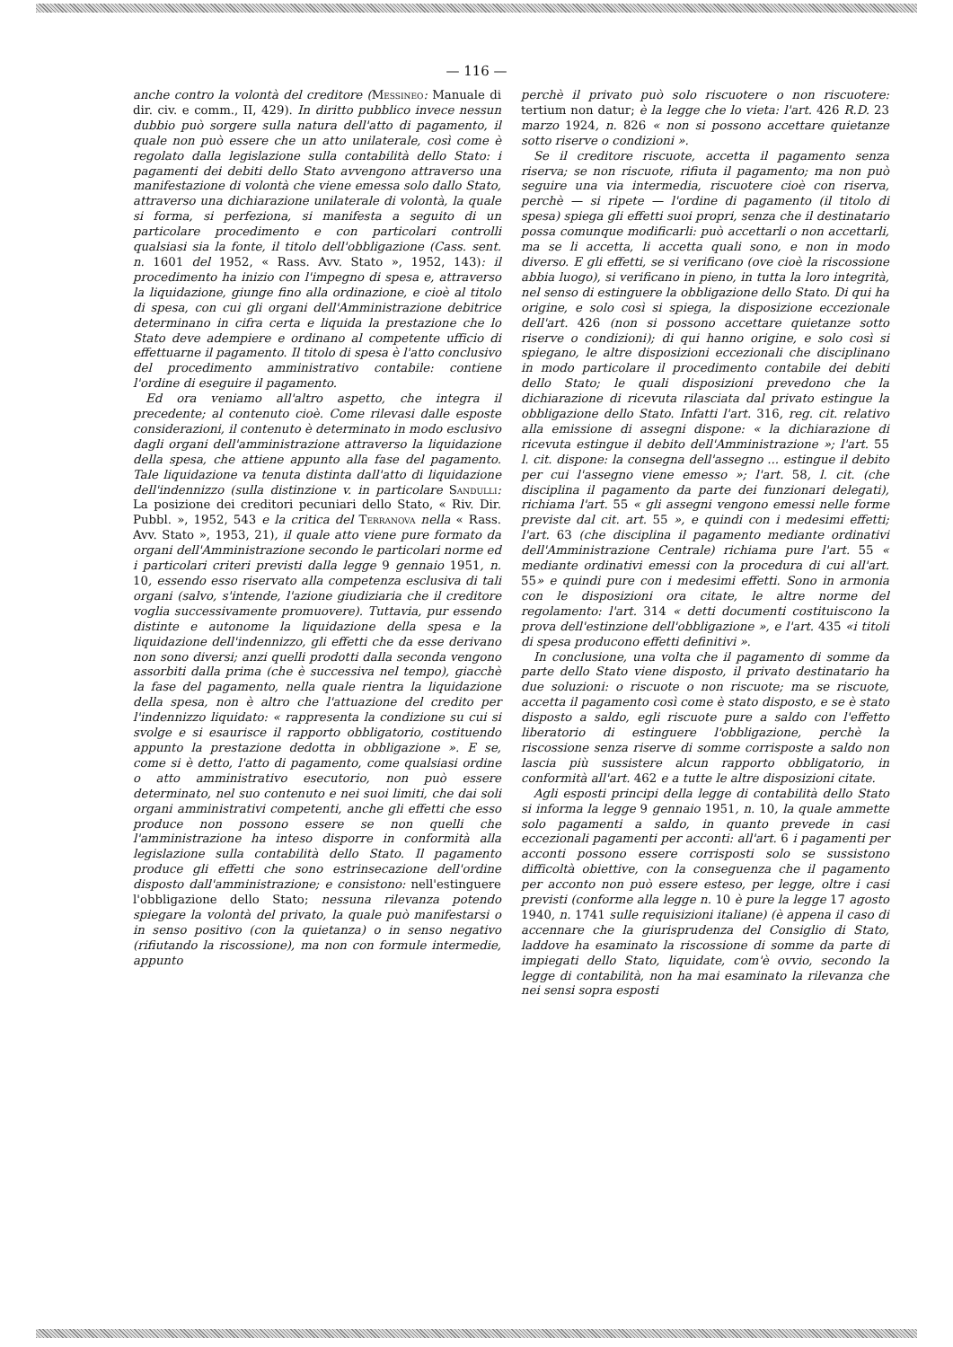— 116 —
anche contro la volontà del creditore (Messineo: Manuale di dir. civ. e comm., II, 429). In diritto pubblico invece nessun dubbio può sorgere sulla natura dell'atto di pagamento, il quale non può essere che un atto unilaterale, così come è regolato dalla legislazione sulla contabilità dello Stato: i pagamenti dei debiti dello Stato avvengono attraverso una manifestazione di volontà che viene emessa solo dallo Stato, attraverso una dichiarazione unilaterale di volontà, la quale si forma, si perfeziona, si manifesta a seguito di un particolare procedimento e con particolari controlli qualsiasi sia la fonte, il titolo dell'obbligazione (Cass. sent. n. 1601 del 1952, « Rass. Avv. Stato », 1952, 143): il procedimento ha inizio con l'impegno di spesa e, attraverso la liquidazione, giunge fino alla ordinazione, e cioè al titolo di spesa, con cui gli organi dell'Amministrazione debitrice determinano in cifra certa e liquida la prestazione che lo Stato deve adempiere e ordinano al competente ufficio di effettuarne il pagamento. Il titolo di spesa è l'atto conclusivo del procedimento amministrativo contabile: contiene l'ordine di eseguire il pagamento.
Ed ora veniamo all'altro aspetto, che integra il precedente; al contenuto cioè. Come rilevasi dalle esposte considerazioni, il contenuto è determinato in modo esclusivo dagli organi dell'amministrazione attraverso la liquidazione della spesa, che attiene appunto alla fase del pagamento. Tale liquidazione va tenuta distinta dall'atto di liquidazione dell'indennizzo (sulla distinzione v. in particolare Sandulli: La posizione dei creditori pecuniari dello Stato, « Riv. Dir. Pubbl. », 1952, 543 e la critica del Terranova nella « Rass. Avv. Stato », 1953, 21), il quale atto viene pure formato da organi dell'Amministrazione secondo le particolari norme ed i particolari criteri previsti dalla legge 9 gennaio 1951, n. 10, essendo esso riservato alla competenza esclusiva di tali organi (salvo, s'intende, l'azione giudiziaria che il creditore voglia successivamente promuovere). Tuttavia, pur essendo distinte e autonome la liquidazione della spesa e la liquidazione dell'indennizzo, gli effetti che da esse derivano non sono diversi; anzi quelli prodotti dalla seconda vengono assorbiti dalla prima (che è successiva nel tempo), giacchè la fase del pagamento, nella quale rientra la liquidazione della spesa, non è altro che l'attuazione del credito per l'indennizzo liquidato: « rappresenta la condizione su cui si svolge e si esaurisce il rapporto obbligatorio, costituendo appunto la prestazione dedotta in obbligazione ». E se, come si è detto, l'atto di pagamento, come qualsiasi ordine o atto amministrativo esecutorio, non può essere determinato, nel suo contenuto e nei suoi limiti, che dai soli organi amministrativi competenti, anche gli effetti che esso produce non possono essere se non quelli che l'amministrazione ha inteso disporre in conformità alla legislazione sulla contabilità dello Stato. Il pagamento produce gli effetti che sono estrinsecazione dell'ordine disposto dall'amministrazione; e consistono: nell'estinguere l'obbligazione dello Stato; nessuna rilevanza potendo spiegare la volontà del privato, la quale può manifestarsi o in senso positivo (con la quietanza) o in senso negativo (rifiutando la riscossione), ma non con formule intermedie, appunto
perchè il privato può solo riscuotere o non riscuotere: tertium non datur; è la legge che lo vieta: l'art. 426 R.D. 23 marzo 1924, n. 826 « non si possono accettare quietanze sotto riserve o condizioni ».
Se il creditore riscuote, accetta il pagamento senza riserva; se non riscuote, rifiuta il pagamento; ma non può seguire una via intermedia, riscuotere cioè con riserva, perchè — si ripete — l'ordine di pagamento (il titolo di spesa) spiega gli effetti suoi propri, senza che il destinatario possa comunque modificarli: può accettarli o non accettarli, ma se li accetta, li accetta quali sono, e non in modo diverso. E gli effetti, se si verificano (ove cioè la riscossione abbia luogo), si verificano in pieno, in tutta la loro integrità, nel senso di estinguere la obbligazione dello Stato. Di qui ha origine, e solo così si spiega, la disposizione eccezionale dell'art. 426 (non si possono accettare quietanze sotto riserve o condizioni); di qui hanno origine, e solo così si spiegano, le altre disposizioni eccezionali che disciplinano in modo particolare il procedimento contabile dei debiti dello Stato; le quali disposizioni prevedono che la dichiarazione di ricevuta rilasciata dal privato estingue la obbligazione dello Stato. Infatti l'art. 316, reg. cit. relativo alla emissione di assegni dispone: « la dichiarazione di ricevuta estingue il debito dell'Amministrazione »; l'art. 55 l. cit. dispone: la consegna dell'assegno ... estingue il debito per cui l'assegno viene emesso »; l'art. 58, l. cit. (che disciplina il pagamento da parte dei funzionari delegati), richiama l'art. 55 « gli assegni vengono emessi nelle forme previste dal cit. art. 55 », e quindi con i medesimi effetti; l'art. 63 (che disciplina il pagamento mediante ordinativi dell'Amministrazione Centrale) richiama pure l'art. 55 « mediante ordinativi emessi con la procedura di cui all'art. 55» e quindi pure con i medesimi effetti. Sono in armonia con le disposizioni ora citate, le altre norme del regolamento: l'art. 314 « detti documenti costituiscono la prova dell'estinzione dell'obbligazione », e l'art. 435 «i titoli di spesa producono effetti definitivi ».
In conclusione, una volta che il pagamento di somme da parte dello Stato viene disposto, il privato destinatario ha due soluzioni: o riscuote o non riscuote; ma se riscuote, accetta il pagamento così come è stato disposto, e se è stato disposto a saldo, egli riscuote pure a saldo con l'effetto liberatorio di estinguere l'obbligazione, perchè la riscossione senza riserve di somme corrisposte a saldo non lascia più sussistere alcun rapporto obbligatorio, in conformità all'art. 462 e a tutte le altre disposizioni citate.
Agli esposti principi della legge di contabilità dello Stato si informa la legge 9 gennaio 1951, n. 10, la quale ammette solo pagamenti a saldo, in quanto prevede in casi eccezionali pagamenti per acconti: all'art. 6 i pagamenti per acconti possono essere corrisposti solo se sussistono difficoltà obiettive, con la conseguenza che il pagamento per acconto non può essere esteso, per legge, oltre i casi previsti (conforme alla legge n. 10 è pure la legge 17 agosto 1940, n. 1741 sulle requisizioni italiane) (è appena il caso di accennare che la giurisprudenza del Consiglio di Stato, laddove ha esaminato la riscossione di somme da parte di impiegati dello Stato, liquidate, com'è ovvio, secondo la legge di contabilità, non ha mai esaminato la rilevanza che nei sensi sopra esposti